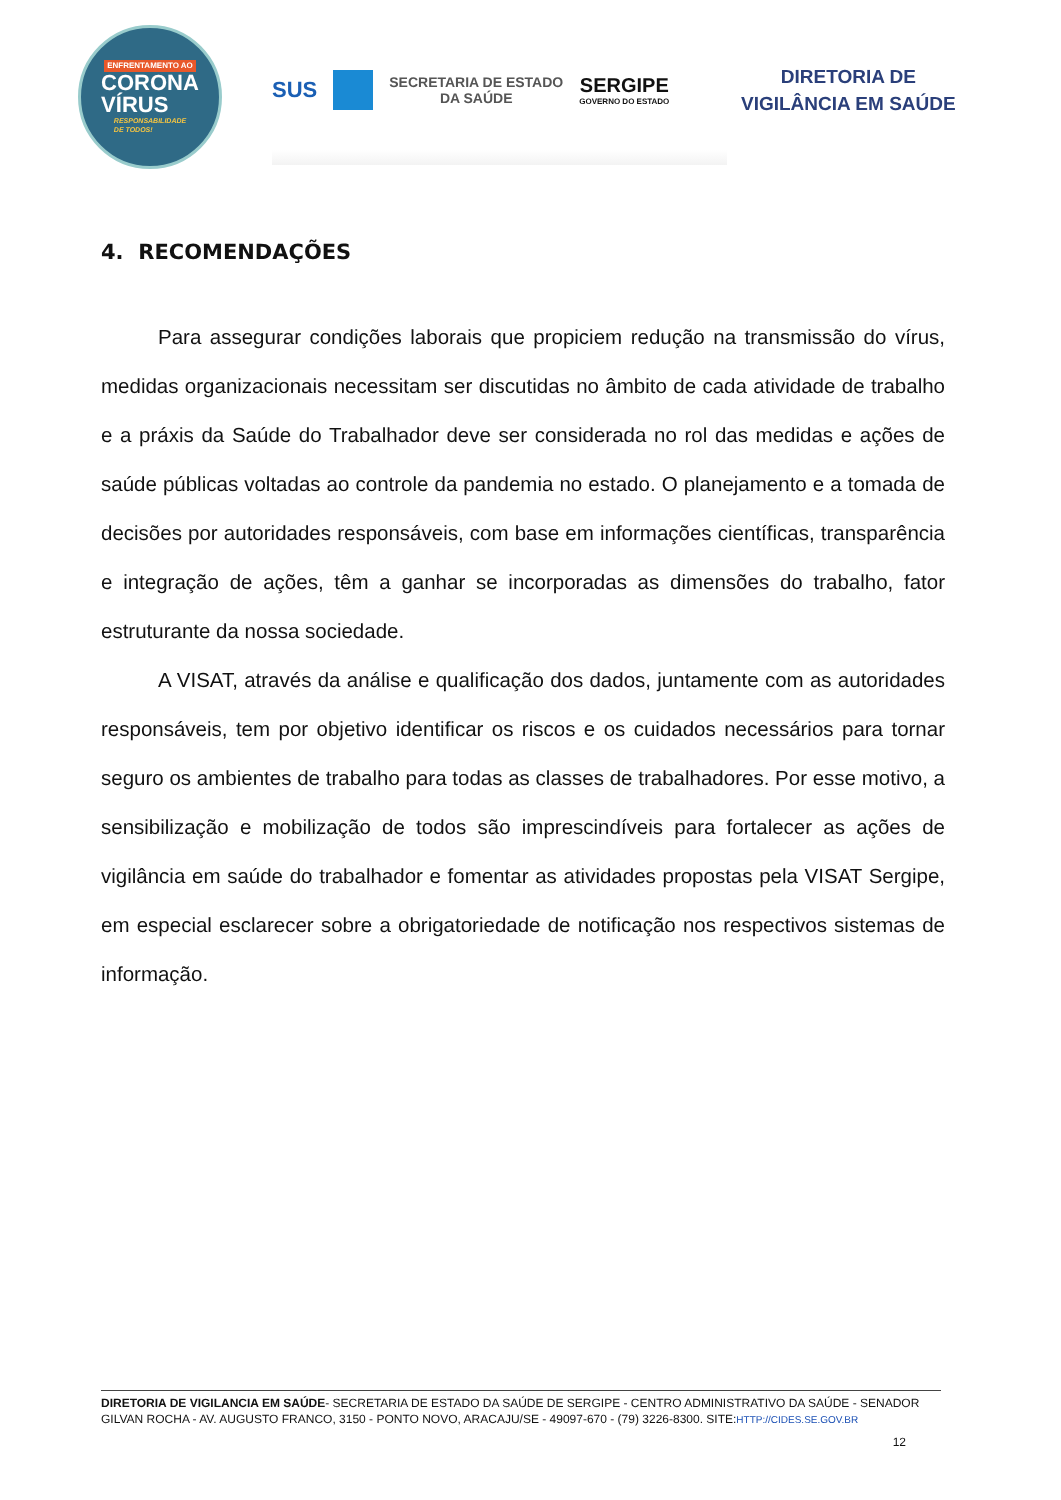ENFRENTAMENTO AO
CORONA
VÍRUS
RESPONSABILIDADE
DE TODOS!
SUS
SECRETARIA DE ESTADO
DA SAÚDE
SERGIPE
GOVERNO DO ESTADO
DIRETORIA DE
VIGILÂNCIA EM SAÚDE
4. RECOMENDAÇÕES
Para assegurar condições laborais que propiciem redução na transmissão do vírus, medidas organizacionais necessitam ser discutidas no âmbito de cada atividade de trabalho e a práxis da Saúde do Trabalhador deve ser considerada no rol das medidas e ações de saúde públicas voltadas ao controle da pandemia no estado. O planejamento e a tomada de decisões por autoridades responsáveis, com base em informações científicas, transparência e integração de ações, têm a ganhar se incorporadas as dimensões do trabalho, fator estruturante da nossa sociedade.
A VISAT, através da análise e qualificação dos dados, juntamente com as autoridades responsáveis, tem por objetivo identificar os riscos e os cuidados necessários para tornar seguro os ambientes de trabalho para todas as classes de trabalhadores. Por esse motivo, a sensibilização e mobilização de todos são imprescindíveis para fortalecer as ações de vigilância em saúde do trabalhador e fomentar as atividades propostas pela VISAT Sergipe, em especial esclarecer sobre a obrigatoriedade de notificação nos respectivos sistemas de informação.
DIRETORIA DE VIGILANCIA EM SAÚDE- SECRETARIA DE ESTADO DA SAÚDE DE SERGIPE - CENTRO ADMINISTRATIVO DA SAÚDE - SENADOR GILVAN ROCHA - AV. AUGUSTO FRANCO, 3150 - PONTO NOVO, ARACAJU/SE - 49097-670 - (79) 3226-8300. SITE:HTTP://CIDES.SE.GOV.BR
12